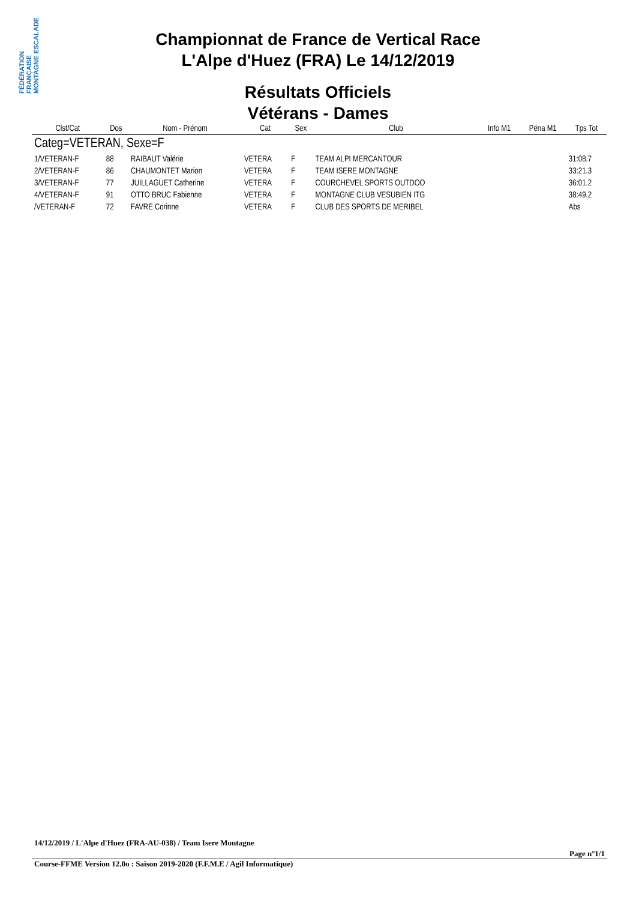FÉDÉRATION FRANÇAISE MONTAGNE ESCALADE
Championnat de France de Vertical Race
L'Alpe d'Huez (FRA) Le 14/12/2019
Résultats Officiels
Vétérans - Dames
| Clst/Cat | Dos | Nom - Prénom | Cat | Sex | Club | Info M1 | Péna M1 | Tps Tot |
| --- | --- | --- | --- | --- | --- | --- | --- | --- |
| Categ=VETERAN, Sexe=F | | | | | | | | |
| 1/VETERAN-F | 88 | RAIBAUT Valérie | VETERA | F | TEAM ALPI MERCANTOUR | | | 31:08.7 |
| 2/VETERAN-F | 86 | CHAUMONTET Marion | VETERA | F | TEAM ISERE MONTAGNE | | | 33:21.3 |
| 3/VETERAN-F | 77 | JUILLAGUET Catherine | VETERA | F | COURCHEVEL SPORTS OUTDOO | | | 36:01.2 |
| 4/VETERAN-F | 91 | OTTO BRUC Fabienne | VETERA | F | MONTAGNE CLUB VESUBIEN ITG | | | 38:49.2 |
| /VETERAN-F | 72 | FAVRE Corinne | VETERA | F | CLUB DES SPORTS DE MERIBEL | | | Abs |
14/12/2019 / L'Alpe d'Huez (FRA-AU-038) / Team Isere Montagne
Page n°1/1
Course-FFME Version 12.0o : Saison 2019-2020 (F.F.M.E / Agil Informatique)